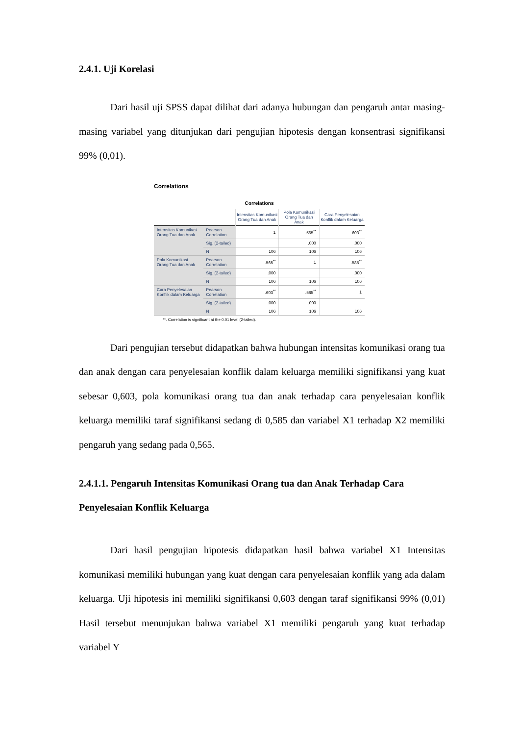2.4.1. Uji Korelasi
Dari hasil uji SPSS dapat dilihat dari adanya hubungan dan pengaruh antar masing-masing variabel yang ditunjukan dari pengujian hipotesis dengan konsentrasi signifikansi 99% (0,01).
Correlations
Correlations
| | | Intensitas Komunikasi Orang Tua dan Anak | Pola Komunikasi Orang Tua dan Anak | Cara Penyelesaian Konflik dalam Keluarga |
| --- | --- | --- | --- | --- |
| Intensitas Komunikasi Orang Tua dan Anak | Pearson Correlation | 1 | .565<sup>**</sup> | .603<sup>**</sup> |
| | Sig. (2-tailed) | | .000 | .000 |
| | N | 106 | 106 | 106 |
| Pola Komunikasi Orang Tua dan Anak | Pearson Correlation | .565<sup>**</sup> | 1 | .585<sup>**</sup> |
| | Sig. (2-tailed) | .000 | | .000 |
| | N | 106 | 106 | 106 |
| Cara Penyelesaian Konflik dalam Keluarga | Pearson Correlation | .603<sup>**</sup> | .585<sup>**</sup> | 1 |
| | Sig. (2-tailed) | .000 | .000 | |
| | N | 106 | 106 | 106 |
**. Correlation is significant at the 0.01 level (2-tailed).
Dari pengujian tersebut didapatkan bahwa hubungan intensitas komunikasi orang tua dan anak dengan cara penyelesaian konflik dalam keluarga memiliki signifikansi yang kuat sebesar 0,603, pola komunikasi orang tua dan anak terhadap cara penyelesaian konflik keluarga memiliki taraf signifikansi sedang di 0,585 dan variabel X1 terhadap X2 memiliki pengaruh yang sedang pada 0,565.
2.4.1.1. Pengaruh Intensitas Komunikasi Orang tua dan Anak Terhadap Cara Penyelesaian Konflik Keluarga
Dari hasil pengujian hipotesis didapatkan hasil bahwa variabel X1 Intensitas komunikasi memiliki hubungan yang kuat dengan cara penyelesaian konflik yang ada dalam keluarga. Uji hipotesis ini memiliki signifikansi 0,603 dengan taraf signifikansi 99% (0,01) Hasil tersebut menunjukan bahwa variabel X1 memiliki pengaruh yang kuat terhadap variabel Y